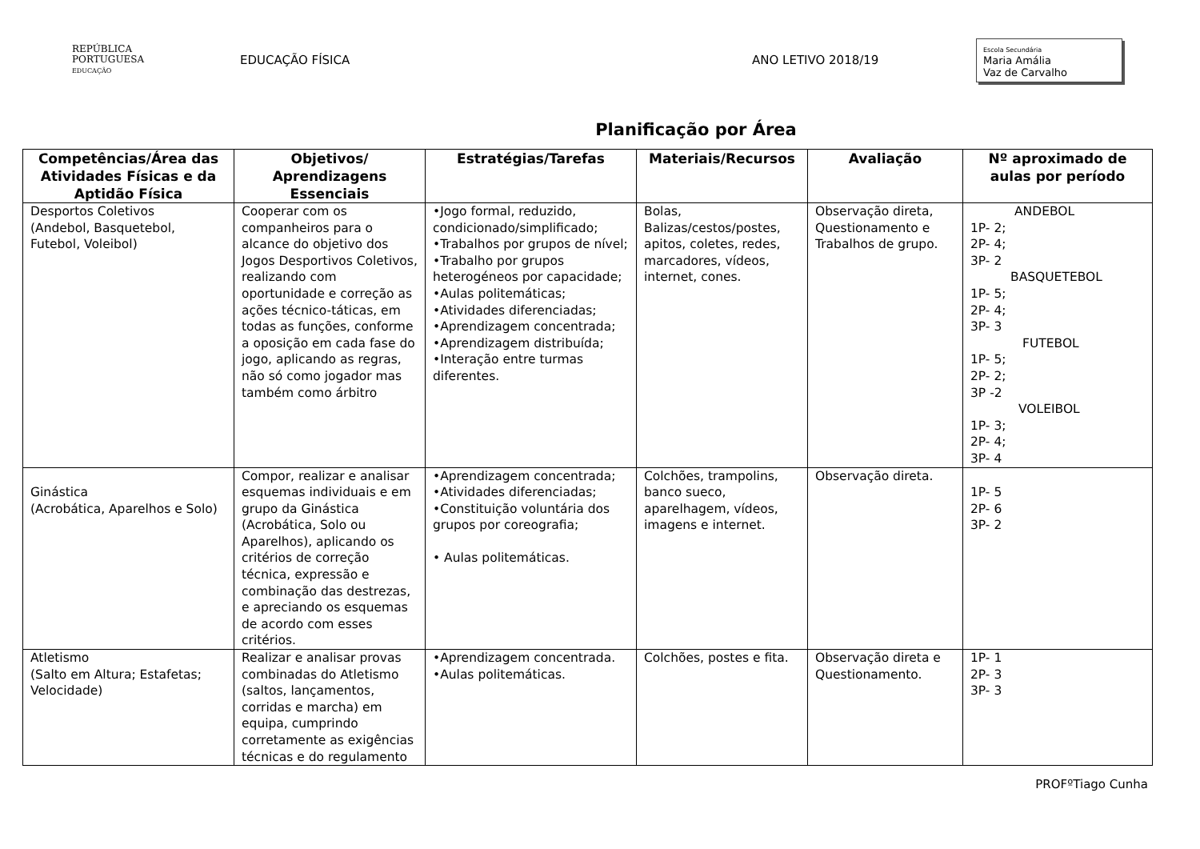REPÚBLICA
PORTUGUESA
EDUCAÇÃO
EDUCAÇÃO FÍSICA ANO LETIVO 2018/19
Escola Secundária
Maria Amália
Vaz de Carvalho
Planificação por Área
| Competências/Área das Atividades Físicas e da Aptidão Física | Objetivos/ Aprendizagens Essenciais | Estratégias/Tarefas | Materiais/Recursos | Avaliação | Nº aproximado de aulas por período |
| --- | --- | --- | --- | --- | --- |
| Desportos Coletivos (Andebol, Basquetebol, Futebol, Voleibol) | Cooperar com os companheiros para o alcance do objetivo dos Jogos Desportivos Coletivos, realizando com oportunidade e correção as ações técnico-táticas, em todas as funções, conforme a oposição em cada fase do jogo, aplicando as regras, não só como jogador mas também como árbitro | •Jogo formal, reduzido, condicionado/simplificado; •Trabalhos por grupos de nível; •Trabalho por grupos heterogéneos por capacidade; •Aulas politemáticas; •Atividades diferenciadas; •Aprendizagem concentrada; •Aprendizagem distribuída; •Interação entre turmas diferentes. | Bolas, Balizas/cestos/postes, apitos, coletes, redes, marcadores, vídeos, internet, cones. | Observação direta, Questionamento e Trabalhos de grupo. | ANDEBOL 1P- 2; 2P- 4; 3P- 2 BASQUETEBOL 1P- 5; 2P- 4; 3P- 3 FUTEBOL 1P- 5; 2P- 2; 3P -2 VOLEIBOL 1P- 3; 2P- 4; 3P- 4 |
| Ginástica (Acrobática, Aparelhos e Solo) | Compor, realizar e analisar esquemas individuais e em grupo da Ginástica (Acrobática, Solo ou Aparelhos), aplicando os critérios de correção técnica, expressão e combinação das destrezas, e apreciando os esquemas de acordo com esses critérios. | •Aprendizagem concentrada; •Atividades diferenciadas; •Constituição voluntária dos grupos por coreografia; • Aulas politemáticas. | Colchões, trampolins, banco sueco, aparelhagem, vídeos, imagens e internet. | Observação direta. | 1P- 5 2P- 6 3P- 2 |
| Atletismo (Salto em Altura; Estafetas; Velocidade) | Realizar e analisar provas combinadas do Atletismo (saltos, lançamentos, corridas e marcha) em equipa, cumprindo corretamente as exigências técnicas e do regulamento | •Aprendizagem concentrada. •Aulas politemáticas. | Colchões, postes e fita. | Observação direta e Questionamento. | 1P- 1 2P- 3 3P- 3 |
PROFºTiago Cunha